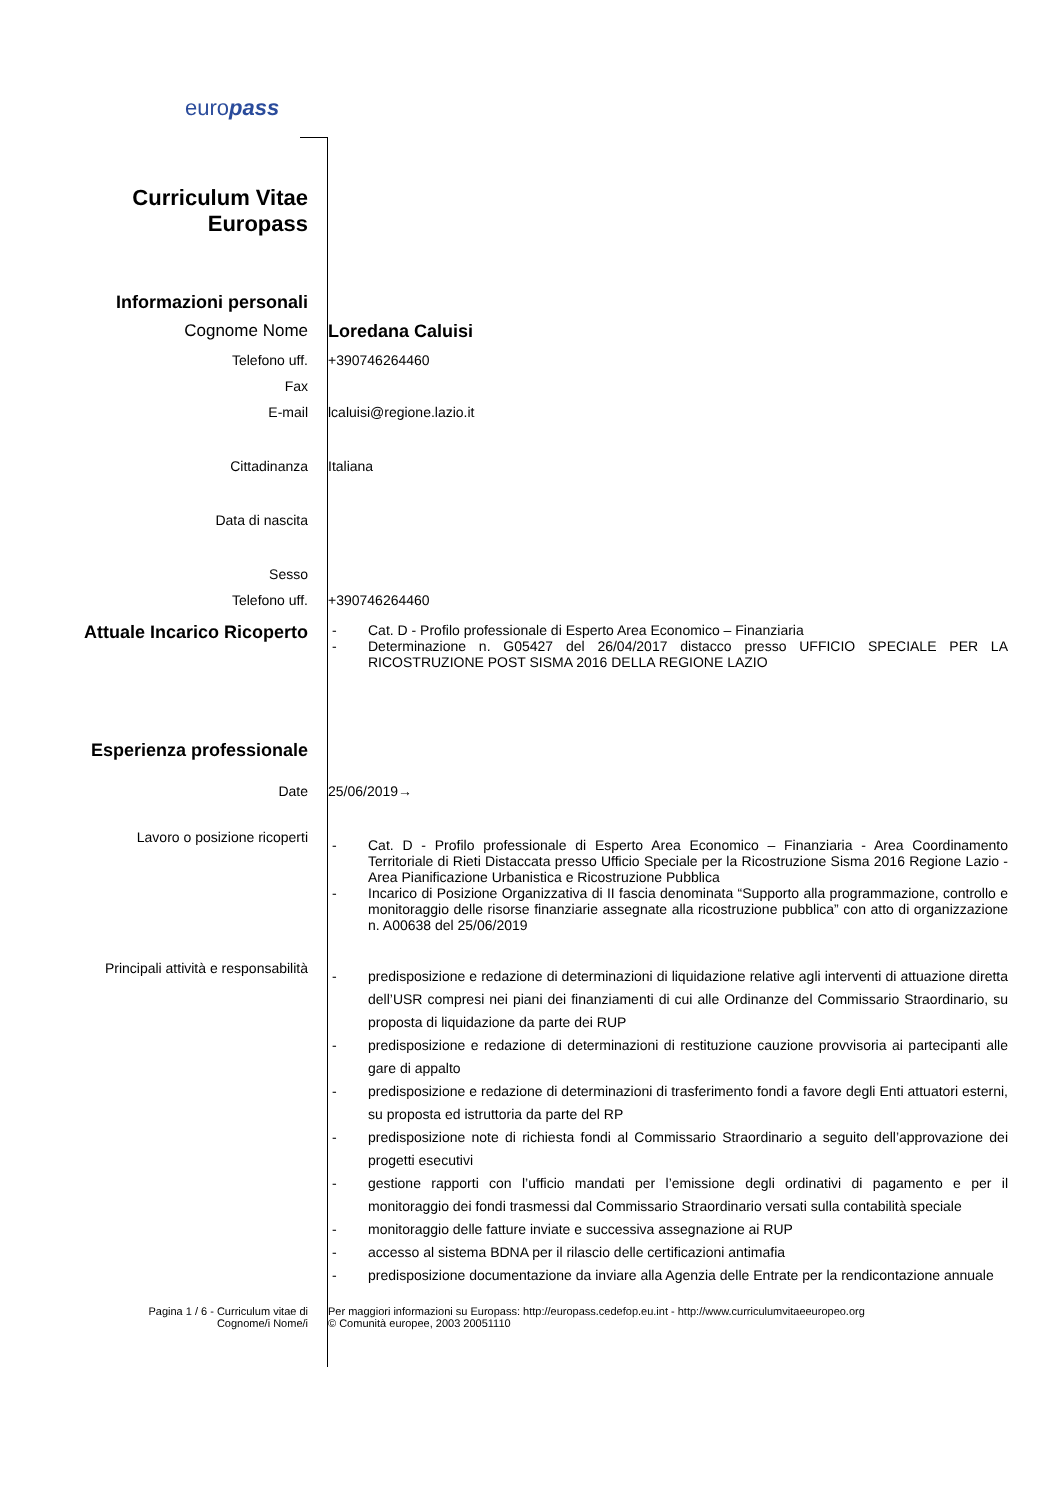europass
Curriculum Vitae
Europass
Informazioni personali
Cognome Nome Loredana Caluisi
Telefono uff. +390746264460
Fax
E-mail lcaluisi@regione.lazio.it
Cittadinanza Italiana
Data di nascita
Sesso
Telefono uff. +390746264460
Attuale Incarico Ricoperto
- Cat. D - Profilo professionale di Esperto Area Economico – Finanziaria
- Determinazione n. G05427 del 26/04/2017 distacco presso UFFICIO SPECIALE PER LA RICOSTRUZIONE POST SISMA 2016 DELLA REGIONE LAZIO
Esperienza professionale
Date 25/06/2019→
Lavoro o posizione ricoperti
- Cat. D - Profilo professionale di Esperto Area Economico – Finanziaria - Area Coordinamento Territoriale di Rieti Distaccata presso Ufficio Speciale per la Ricostruzione Sisma 2016 Regione Lazio - Area Pianificazione Urbanistica e Ricostruzione Pubblica
- Incarico di Posizione Organizzativa di II fascia denominata “Supporto alla programmazione, controllo e monitoraggio delle risorse finanziarie assegnate alla ricostruzione pubblica” con atto di organizzazione n. A00638 del 25/06/2019
Principali attività e responsabilità
- predisposizione e redazione di determinazioni di liquidazione relative agli interventi di attuazione diretta dell’USR compresi nei piani dei finanziamenti di cui alle Ordinanze del Commissario Straordinario, su proposta di liquidazione da parte dei RUP
- predisposizione e redazione di determinazioni di restituzione cauzione provvisoria ai partecipanti alle gare di appalto
- predisposizione e redazione di determinazioni di trasferimento fondi a favore degli Enti attuatori esterni, su proposta ed istruttoria da parte del RP
- predisposizione note di richiesta fondi al Commissario Straordinario a seguito dell’approvazione dei progetti esecutivi
- gestione rapporti con l’ufficio mandati per l’emissione degli ordinativi di pagamento e per il monitoraggio dei fondi trasmessi dal Commissario Straordinario versati sulla contabilità speciale
- monitoraggio delle fatture inviate e successiva assegnazione ai RUP
- accesso al sistema BDNA per il rilascio delle certificazioni antimafia
- predisposizione documentazione da inviare alla Agenzia delle Entrate per la rendicontazione annuale
Pagina 1 / 6 - Curriculum vitae di
Cognome/i Nome/i
Per maggiori informazioni su Europass: http://europass.cedefop.eu.int - http://www.curriculumvitaeeuropeo.org
© Comunità europee, 2003 20051110